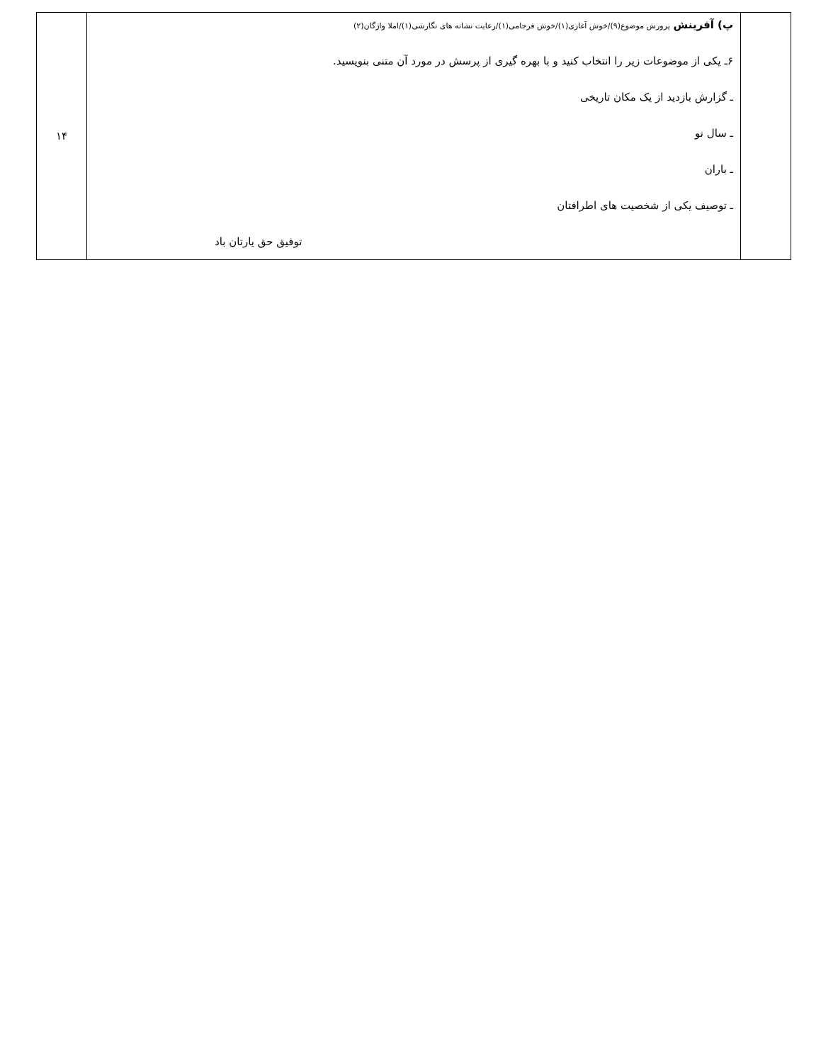| | پ) آفرینش پرورش موضوع(۹)/خوش آغازی(۱)/خوش فرجامی(۱)/رعایت نشانه های نگارشی(۱)/املا واژگان(۲) ۶ـ یکی از موضوعات زیر را انتخاب کنید و با بهره گیری از پرسش در مورد آن متنی بنویسید. ـ گزارش بازدید از یک مکان تاریخی ـ سال نو ـ باران ـ توصیف یکی از شخصیت های اطرافتان توفیق حق یارتان باد | ۱۴ |